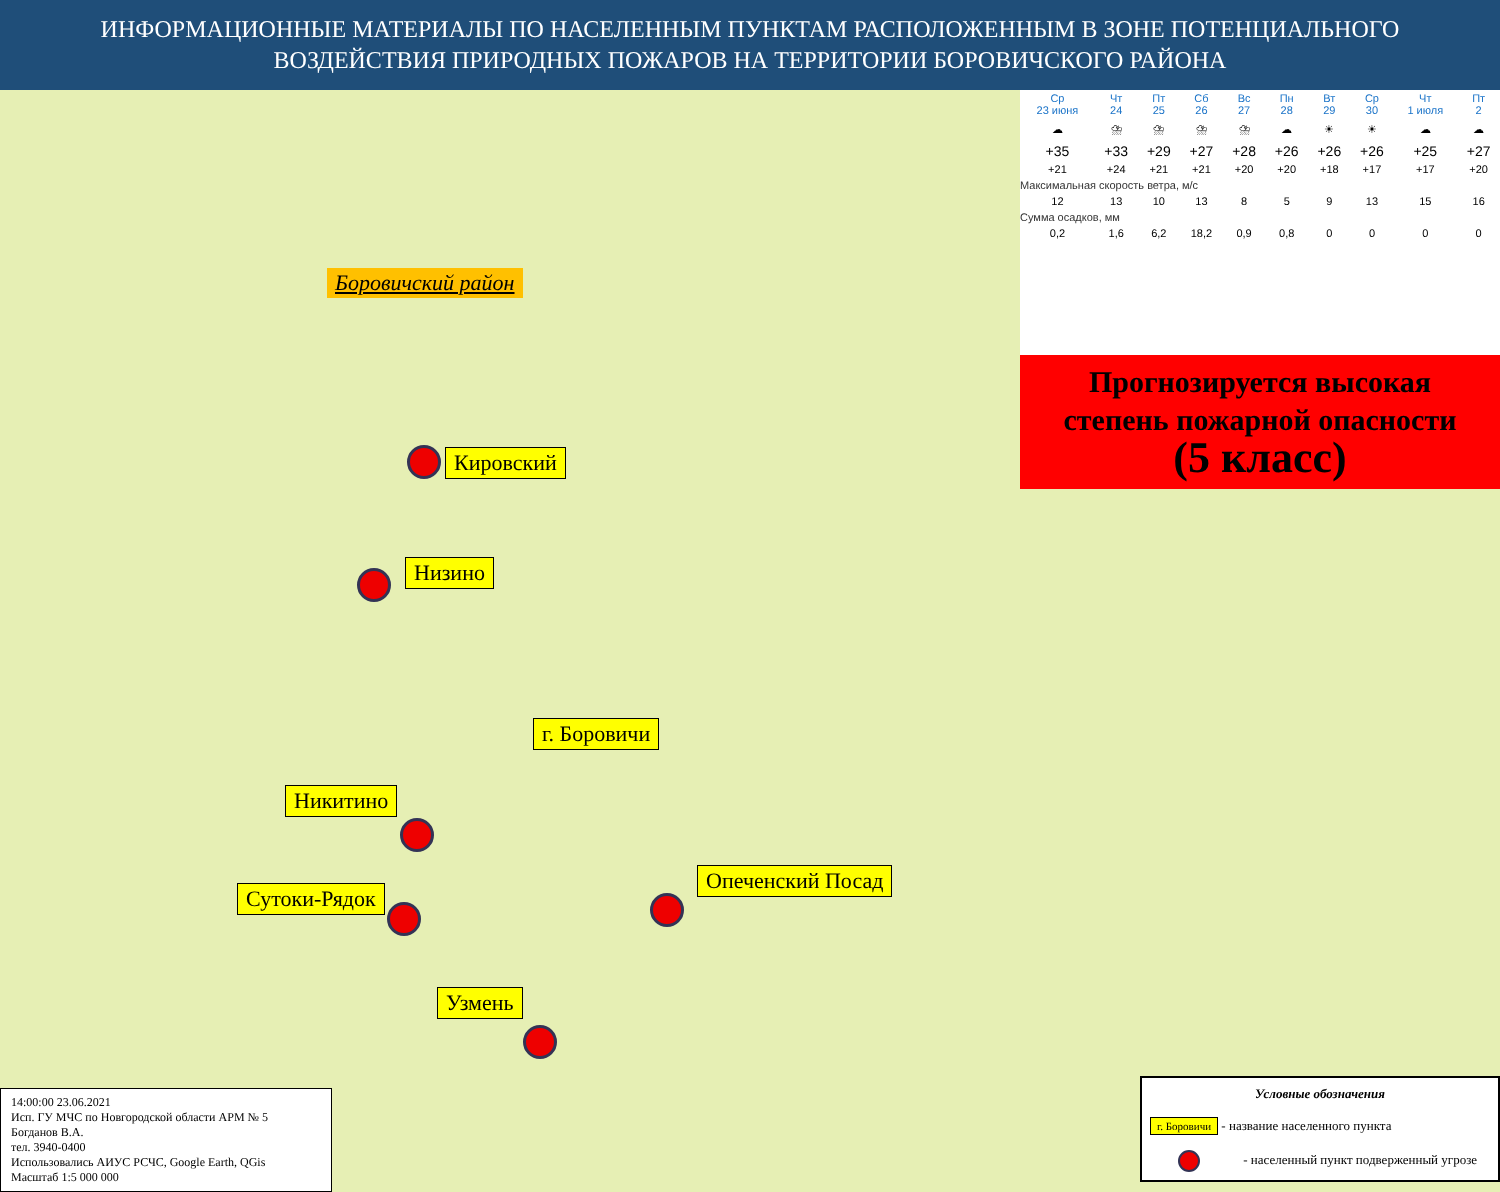ИНФОРМАЦИОННЫЕ МАТЕРИАЛЫ ПО НАСЕЛЕННЫМ ПУНКТАМ РАСПОЛОЖЕННЫМ В ЗОНЕ ПОТЕНЦИАЛЬНОГО
ВОЗДЕЙСТВИЯ ПРИРОДНЫХ ПОЖАРОВ НА ТЕРРИТОРИИ БОРОВИЧСКОГО РАЙОНА
Боровичский район
Кировский
Низино
г. Боровичи
Никитино
Опеченский Посад
Сутоки-Рядок
Узмень
14:00:00 23.06.2021
Исп. ГУ МЧС по Новгородской области АРМ № 5
Богданов В.А.
тел. 3940-0400
Использовались АИУС РСЧС, Google Earth, QGis
Масштаб 1:5 000 000
Условные обозначения
г. Боровичи - название населенного пункта
- населенный пункт подверженный угрозе
| Ср 23 июня | Чт 24 | Пт 25 | Сб 26 | Вс 27 | Пн 28 | Вт 29 | Ср 30 | Чт 1 июля | Пт 2 |
| --- | --- | --- | --- | --- | --- | --- | --- | --- | --- |
| ☁ | ⛈ | ⛈ | ⛈ | ⛈ | ☁ | ☀ | ☀ | ☁ | ☁ |
| +35 | +33 | +29 | +27 | +28 | +26 | +26 | +26 | +25 | +27 |
| +21 | +24 | +21 | +21 | +20 | +20 | +18 | +17 | +17 | +20 |
| Максимальная скорость ветра, м/с | | | | | | | | | |
| 12 | 13 | 10 | 13 | 8 | 5 | 9 | 13 | 15 | 16 |
| Сумма осадков, мм | | | | | | | | | |
| 0,2 | 1,6 | 6,2 | 18,2 | 0,9 | 0,8 | 0 | 0 | 0 | 0 |
Прогнозируется высокая
степень пожарной опасности
(5 класс)